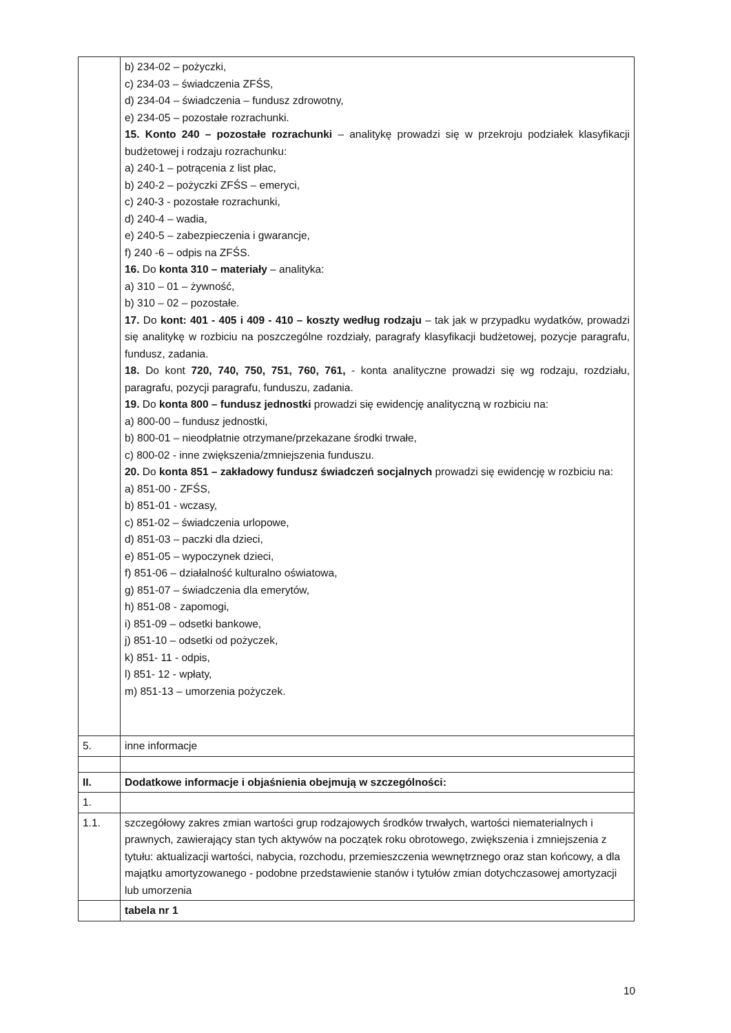| | b) 234-02 – pożyczki, c) 234-03 – świadczenia ZFŚS, d) 234-04 – świadczenia – fundusz zdrowotny, e) 234-05 – pozostałe rozrachunki. 15. Konto 240 – pozostałe rozrachunki – analitykę prowadzi się w przekroju podziałek klasyfikacji budżetowej i rodzaju rozrachunku: a) 240-1 – potrącenia z list płac, b) 240-2 – pożyczki ZFŚS – emeryci, c) 240-3 - pozostałe rozrachunki, d) 240-4 – wadia, e) 240-5 – zabezpieczenia i gwarancje, f) 240 -6 – odpis na ZFŚS. 16. Do konta 310 – materiały – analityka: a) 310 – 01 – żywność, b) 310 – 02 – pozostałe. 17. Do kont: 401 - 405 i 409 - 410 – koszty według rodzaju – tak jak w przypadku wydatków, prowadzi się analitykę w rozbiciu na poszczególne rozdziały, paragrafy klasyfikacji budżetowej, pozycje paragrafu, fundusz, zadania. 18. Do kont 720, 740, 750, 751, 760, 761, - konta analityczne prowadzi się wg rodzaju, rozdziału, paragrafu, pozycji paragrafu, funduszu, zadania. 19. Do konta 800 – fundusz jednostki prowadzi się ewidencję analityczną w rozbiciu na: a) 800-00 – fundusz jednostki, b) 800-01 – nieodpłatnie otrzymane/przekazane środki trwałe, c) 800-02 - inne zwiększenia/zmniejszenia funduszu. 20. Do konta 851 – zakładowy fundusz świadczeń socjalnych prowadzi się ewidencję w rozbiciu na: a) 851-00 - ZFŚS, b) 851-01 - wczasy, c) 851-02 – świadczenia urlopowe, d) 851-03 – paczki dla dzieci, e) 851-05 – wypoczynek dzieci, f) 851-06 – działalność kulturalno oświatowa, g) 851-07 – świadczenia dla emerytów, h) 851-08 - zapomogi, i) 851-09 – odsetki bankowe, j) 851-10 – odsetki od pożyczek, k) 851- 11 - odpis, l) 851- 12 - wpłaty, m) 851-13 – umorzenia pożyczek. |
| 5. | inne informacje |
| II. | Dodatkowe informacje i objaśnienia obejmują w szczególności: |
| 1. | |
| 1.1. | szczegółowy zakres zmian wartości grup rodzajowych środków trwałych, wartości niematerialnych i prawnych, zawierający stan tych aktywów na początek roku obrotowego, zwiększenia i zmniejszenia z tytułu: aktualizacji wartości, nabycia, rozchodu, przemieszczenia wewnętrznego oraz stan końcowy, a dla majątku amortyzowanego - podobne przedstawienie stanów i tytułów zmian dotychczasowej amortyzacji lub umorzenia |
| | tabela nr 1 |
10